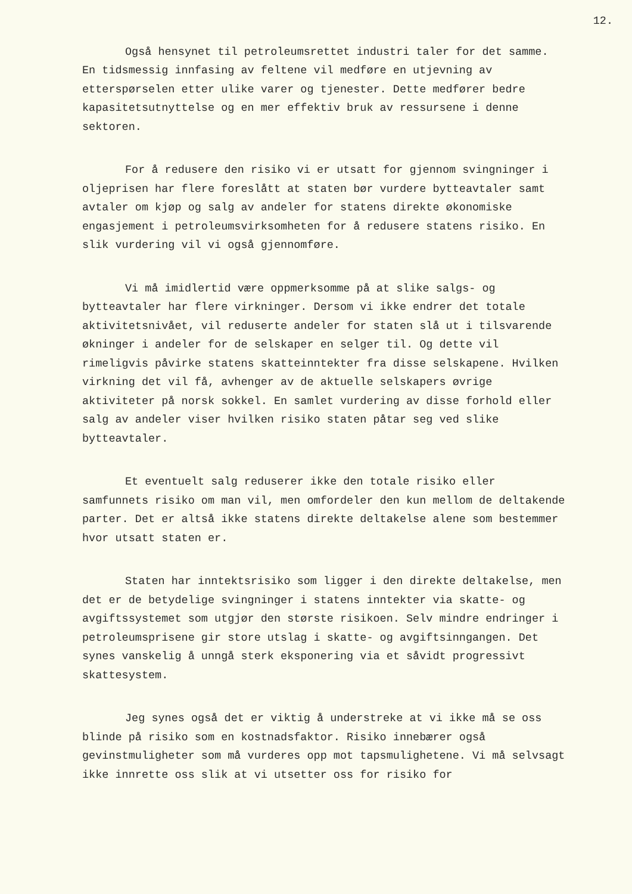12.
Også hensynet til petroleumsrettet industri taler for det samme. En tidsmessig innfasing av feltene vil medføre en utjevning av etterspørselen etter ulike varer og tjenester. Dette medfører bedre kapasitetsutnyttelse og en mer effektiv bruk av ressursene i denne sektoren.
For å redusere den risiko vi er utsatt for gjennom svingninger i oljeprisen har flere foreslått at staten bør vurdere bytteavtaler samt avtaler om kjøp og salg av andeler for statens direkte økonomiske engasjement i petroleumsvirksomheten for å redusere statens risiko. En slik vurdering vil vi også gjennomføre.
Vi må imidlertid være oppmerksomme på at slike salgs- og bytteavtaler har flere virkninger. Dersom vi ikke endrer det totale aktivitetsnivået, vil reduserte andeler for staten slå ut i tilsvarende økninger i andeler for de selskaper en selger til. Og dette vil rimeligvis påvirke statens skatteinntekter fra disse selskapene. Hvilken virkning det vil få, avhenger av de aktuelle selskapers øvrige aktiviteter på norsk sokkel. En samlet vurdering av disse forhold eller salg av andeler viser hvilken risiko staten påtar seg ved slike bytteavtaler.
Et eventuelt salg reduserer ikke den totale risiko eller samfunnets risiko om man vil, men omfordeler den kun mellom de deltakende parter. Det er altså ikke statens direkte deltakelse alene som bestemmer hvor utsatt staten er.
Staten har inntektsrisiko som ligger i den direkte deltakelse, men det er de betydelige svingninger i statens inntekter via skatte- og avgiftssystemet som utgjør den største risikoen. Selv mindre endringer i petroleumsprisene gir store utslag i skatte- og avgiftsinngangen. Det synes vanskelig å unngå sterk eksponering via et såvidt progressivt skattesystem.
Jeg synes også det er viktig å understreke at vi ikke må se oss blinde på risiko som en kostnadsfaktor. Risiko innebærer også gevinstmuligheter som må vurderes opp mot tapsmulighetene. Vi må selvsagt ikke innrette oss slik at vi utsetter oss for risiko for